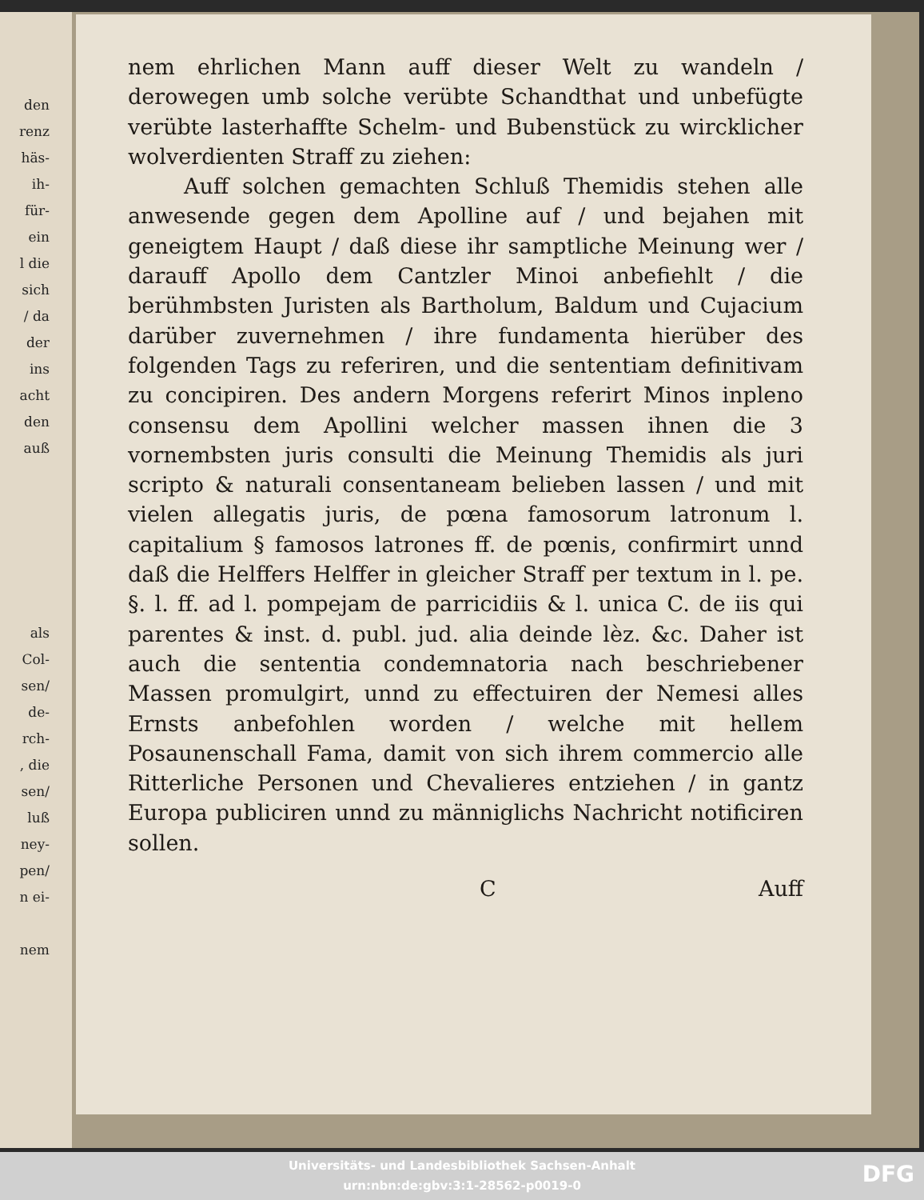den
renz
häs-
ih-
für-
ein
l die
sich
/ da
der
ins
acht
den
auß
als
Col-
sen/
de-
rch-
, die
sen/
luß
ney-
pen/
n ei-
nem
nem ehrlichen Mann auff dieser Welt zu wandeln / derowegen umb solche verübte Schandthat und unbefügte verübte lasterhaffte Schelm- und Bubenstück zu wircklicher wolverdienten Straff zu ziehen:
Auff solchen gemachten Schluß Themidis stehen alle anwesende gegen dem Apolline auf / und bejahen mit geneigtem Haupt / daß diese ihr samptliche Meinung wer / darauff Apollo dem Cantzler Minoi anbefiehlt / die berühmbsten Juristen als Bartholum, Baldum und Cujacium darüber zuvernehmen / ihre fundamenta hierüber des folgenden Tags zu referiren, und die sententiam definitivam zu concipiren. Des andern Morgens referirt Minos inpleno consensu dem Apollini welcher massen ihnen die 3 vornembsten juris consulti die Meinung Themidis als juri scripto & naturali consentaneam belieben lassen / und mit vielen allegatis juris, de pœna famosorum latronum l. capitalium § famosos latrones ff. de pœnis, confirmirt unnd daß die Helffers Helffer in gleicher Straff per textum in l. pe. §. l. ff. ad l. pompejam de parricidiis & l. unica C. de iis qui parentes & inst. d. publ. jud. alia deinde lèz. &c. Daher ist auch die sententia condemnatoria nach beschriebener Massen promulgirt, unnd zu effectuiren der Nemesi alles Ernsts anbefohlen worden / welche mit hellem Posaunenschall Fama, damit von sich ihrem commercio alle Ritterliche Personen und Chevalieres entziehen / in gantz Europa publiciren unnd zu männiglichs Nachricht notificiren sollen.
C Auff
Universitäts- und Landesbibliothek Sachsen-Anhalt
urn:nbn:de:gbv:3:1-28562-p0019-0
DFG